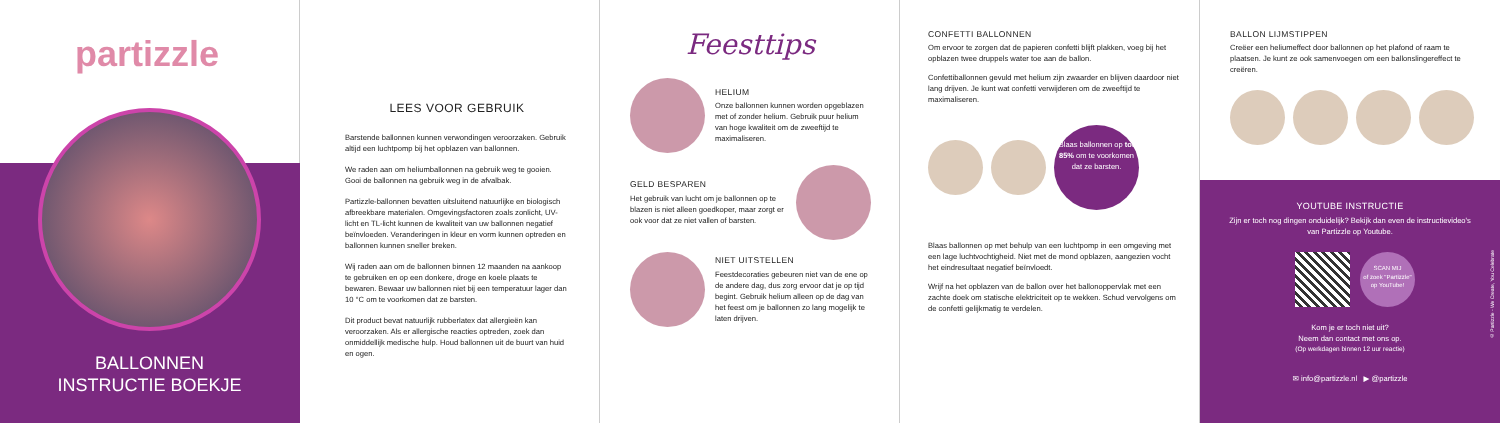partizzle
BALLONNEN
INSTRUCTIE BOEKJE
LEES VOOR GEBRUIK
Barstende ballonnen kunnen verwondingen veroorzaken. Gebruik altijd een luchtpomp bij het opblazen van ballonnen.
We raden aan om heliumballonnen na gebruik weg te gooien. Gooi de ballonnen na gebruik weg in de afvalbak.
Partizzle-ballonnen bevatten uitsluitend natuurlijke en biologisch afbreekbare materialen. Omgevingsfactoren zoals zonlicht, UV-licht en TL-licht kunnen de kwaliteit van uw ballonnen negatief beïnvloeden. Veranderingen in kleur en vorm kunnen optreden en ballonnen kunnen sneller breken.
Wij raden aan om de ballonnen binnen 12 maanden na aankoop te gebruiken en op een donkere, droge en koele plaats te bewaren. Bewaar uw ballonnen niet bij een temperatuur lager dan 10 °C om te voorkomen dat ze barsten.
Dit product bevat natuurlijk rubberlatex dat allergieën kan veroorzaken. Als er allergische reacties optreden, zoek dan onmiddellijk medische hulp. Houd ballonnen uit de buurt van huid en ogen.
Feesttips
HELIUM
Onze ballonnen kunnen worden opgeblazen met of zonder helium. Gebruik puur helium van hoge kwaliteit om de zweeftijd te maximaliseren.
GELD BESPAREN
Het gebruik van lucht om je ballonnen op te blazen is niet alleen goedkoper, maar zorgt er ook voor dat ze niet vallen of barsten.
NIET UITSTELLEN
Feestdecoraties gebeuren niet van de ene op de andere dag, dus zorg ervoor dat je op tijd begint. Gebruik helium alleen op de dag van het feest om je ballonnen zo lang mogelijk te laten drijven.
CONFETTI BALLONNEN
Om ervoor te zorgen dat de papieren confetti blijft plakken, voeg bij het opblazen twee druppels water toe aan de ballon.
Confettiballonnen gevuld met helium zijn zwaarder en blijven daardoor niet lang drijven. Je kunt wat confetti verwijderen om de zweeftijd te maximaliseren.
Blaas ballonnen op tot 85% om te voorkomen dat ze barsten.
Blaas ballonnen op met behulp van een luchtpomp in een omgeving met een lage luchtvochtigheid. Niet met de mond opblazen, aangezien vocht het eindresultaat negatief beïnvloedt.
Wrijf na het opblazen van de ballon over het ballonoppervlak met een zachte doek om statische elektriciteit op te wekken. Schud vervolgens om de confetti gelijkmatig te verdelen.
BALLON LIJMSTIPPEN
Creëer een heliumeffect door ballonnen op het plafond of raam te plaatsen. Je kunt ze ook samenvoegen om een ballonslingereffect te creëren.
YOUTUBE INSTRUCTIE
Zijn er toch nog dingen onduidelijk? Bekijk dan even de instructievideo's van Partizzle op Youtube.
SCAN MIJ
of zoek "Partizzle" op YouTube!
Kom je er toch niet uit?
Neem dan contact met ons op.
(Op werkdagen binnen 12 uur reactie)
✉ info@partizzle.nl ▶ @partizzle
© Partizzle - We Create, You Celebrate